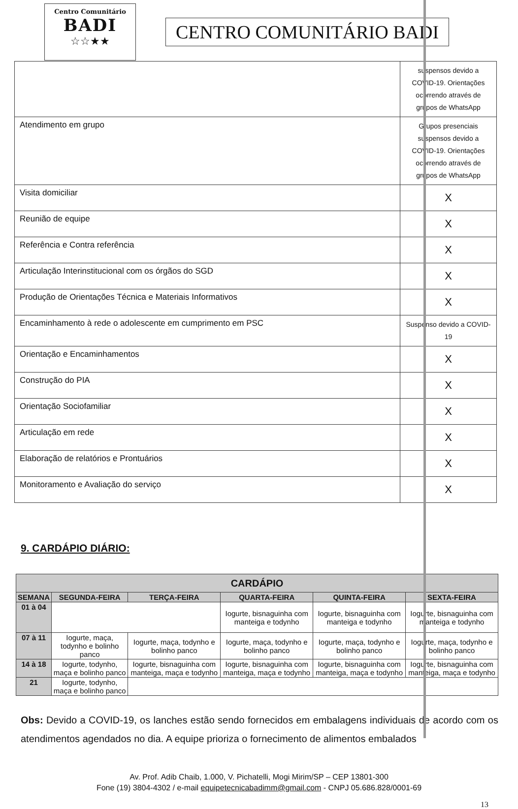Centro Comunitário
BADI
☆☆★★
CENTRO COMUNITÁRIO BADI
| | suspensos devido a COVID-19. Orientações ocorrendo através de grupos de WhatsApp |
| Atendimento em grupo | Grupos presenciais suspensos devido a COVID-19. Orientações ocorrendo através de grupos de WhatsApp |
| Visita domiciliar | X |
| Reunião de equipe | X |
| Referência e Contra referência | X |
| Articulação Interinstitucional com os órgãos do SGD | X |
| Produção de Orientações Técnica e Materiais Informativos | X |
| Encaminhamento à rede o adolescente em cumprimento em PSC | Suspenso devido a COVID-19 |
| Orientação e Encaminhamentos | X |
| Construção do PIA | X |
| Orientação Sociofamiliar | X |
| Articulação em rede | X |
| Elaboração de relatórios e Prontuários | X |
| Monitoramento e Avaliação do serviço | X |
9. CARDÁPIO DIÁRIO:
| CARDÁPIO | | | | | |
| --- | --- | --- | --- | --- | --- |
| SEMANA | SEGUNDA-FEIRA | TERÇA-FEIRA | QUARTA-FEIRA | QUINTA-FEIRA | SEXTA-FEIRA |
| 01 à 04 | | | Iogurte, bisnaguinha com manteiga e todynho | Iogurte, bisnaguinha com manteiga e todynho | Iogurte, bisnaguinha com manteiga e todynho |
| 07 à 11 | Iogurte, maça, todynho e bolinho panco | Iogurte, maça, todynho e bolinho panco | Iogurte, maça, todynho e bolinho panco | Iogurte, maça, todynho e bolinho panco | Iogurte, maça, todynho e bolinho panco |
| 14 à 18 | Iogurte, todynho, maça e bolinho panco | Iogurte, bisnaguinha com manteiga, maça e todynho | Iogurte, bisnaguinha com manteiga, maça e todynho | Iogurte, bisnaguinha com manteiga, maça e todynho | Iogurte, bisnaguinha com manteiga, maça e todynho |
| 21 | Iogurte, todynho, maça e bolinho panco | | | | |
Obs: Devido a COVID-19, os lanches estão sendo fornecidos em embalagens individuais de acordo com os atendimentos agendados no dia. A equipe prioriza o fornecimento de alimentos embalados
Av. Prof. Adib Chaib, 1.000, V. Pichatelli, Mogi Mirim/SP – CEP 13801-300
Fone (19) 3804-4302 / e-mail equipetecnicabadimm@gmail.com - CNPJ 05.686.828/0001-69
13